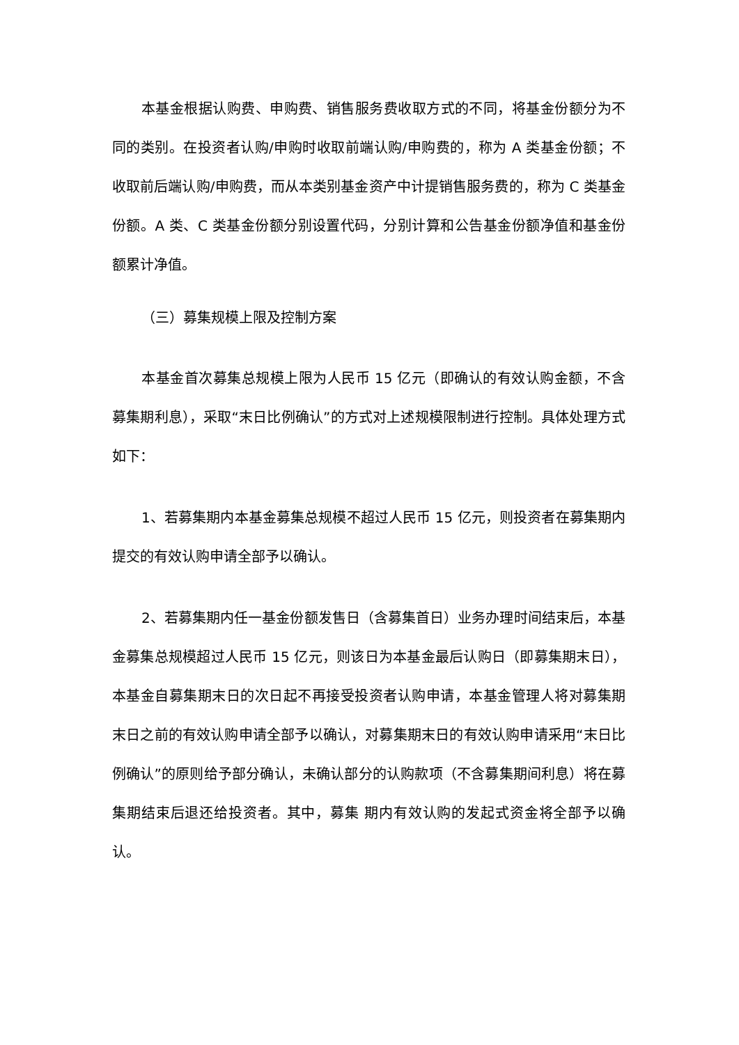本基金根据认购费、申购费、销售服务费收取方式的不同，将基金份额分为不同的类别。在投资者认购/申购时收取前端认购/申购费的，称为 A 类基金份额；不收取前后端认购/申购费，而从本类别基金资产中计提销售服务费的，称为 C 类基金份额。A 类、C 类基金份额分别设置代码，分别计算和公告基金份额净值和基金份额累计净值。
（三）募集规模上限及控制方案
本基金首次募集总规模上限为人民币 15 亿元（即确认的有效认购金额，不含募集期利息），采取“末日比例确认”的方式对上述规模限制进行控制。具体处理方式如下：
1、若募集期内本基金募集总规模不超过人民币 15 亿元，则投资者在募集期内提交的有效认购申请全部予以确认。
2、若募集期内任一基金份额发售日（含募集首日）业务办理时间结束后，本基金募集总规模超过人民币 15 亿元，则该日为本基金最后认购日（即募集期末日），本基金自募集期末日的次日起不再接受投资者认购申请，本基金管理人将对募集期末日之前的有效认购申请全部予以确认，对募集期末日的有效认购申请采用“末日比例确认”的原则给予部分确认，未确认部分的认购款项（不含募集期间利息）将在募集期结束后退还给投资者。其中，募集 期内有效认购的发起式资金将全部予以确认。